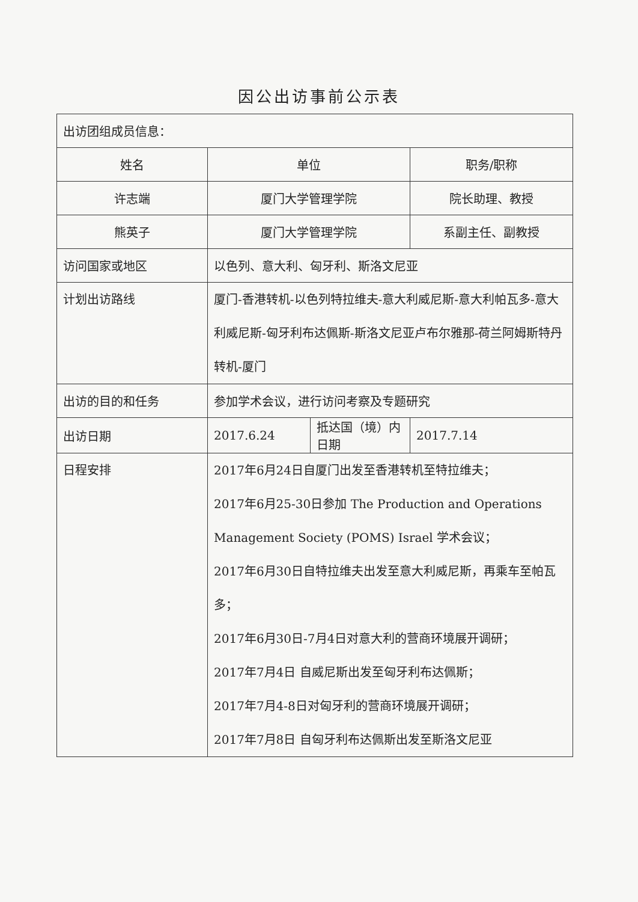因公出访事前公示表
| 出访团组成员信息： | | | |
| 姓名 | 单位 | | 职务/职称 |
| 许志端 | 厦门大学管理学院 | | 院长助理、教授 |
| 熊英子 | 厦门大学管理学院 | | 系副主任、副教授 |
| 访问国家或地区 | 以色列、意大利、匈牙利、斯洛文尼亚 | | |
| 计划出访路线 | 厦门-香港转机-以色列特拉维夫-意大利威尼斯-意大利帕瓦多-意大利威尼斯-匈牙利布达佩斯-斯洛文尼亚卢布尔雅那-荷兰阿姆斯特丹转机-厦门 | | |
| 出访的目的和任务 | 参加学术会议，进行访问考察及专题研究 | | |
| 出访日期 | 2017.6.24 | 抵达国（境）内日期 | 2017.7.14 |
| 日程安排 | 2017年6月24日自厦门出发至香港转机至特拉维夫； 2017年6月25-30日参加 The Production and Operations Management Society (POMS) Israel 学术会议； 2017年6月30日自特拉维夫出发至意大利威尼斯，再乘车至帕瓦多； 2017年6月30日-7月4日对意大利的营商环境展开调研； 2017年7月4日 自威尼斯出发至匈牙利布达佩斯； 2017年7月4-8日对匈牙利的营商环境展开调研； 2017年7月8日 自匈牙利布达佩斯出发至斯洛文尼亚 | | |